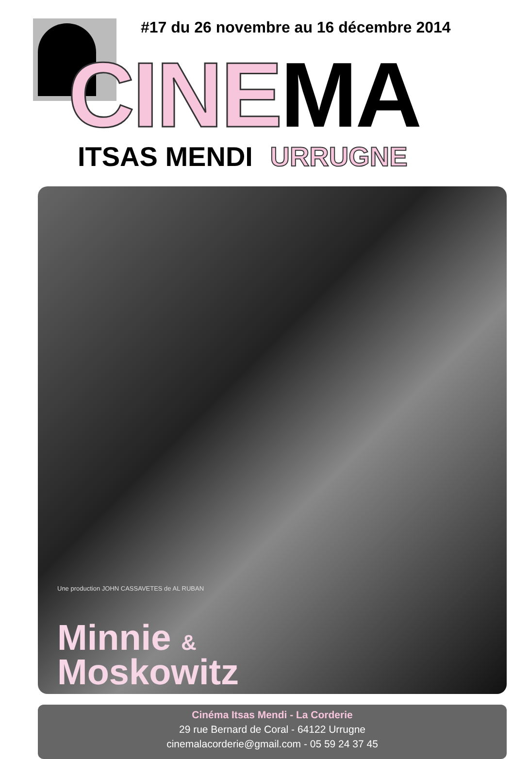#17 du 26 novembre au 16 décembre 2014
CINEMA ITSAS MENDI URRUGNE
Une production JOHN CASSAVETES de AL RUBAN
Minnie &
Moskowitz
Cinéma Itsas Mendi - La Corderie
29 rue Bernard de Coral - 64122 Urrugne
cinemalacorderie@gmail.com - 05 59 24 37 45